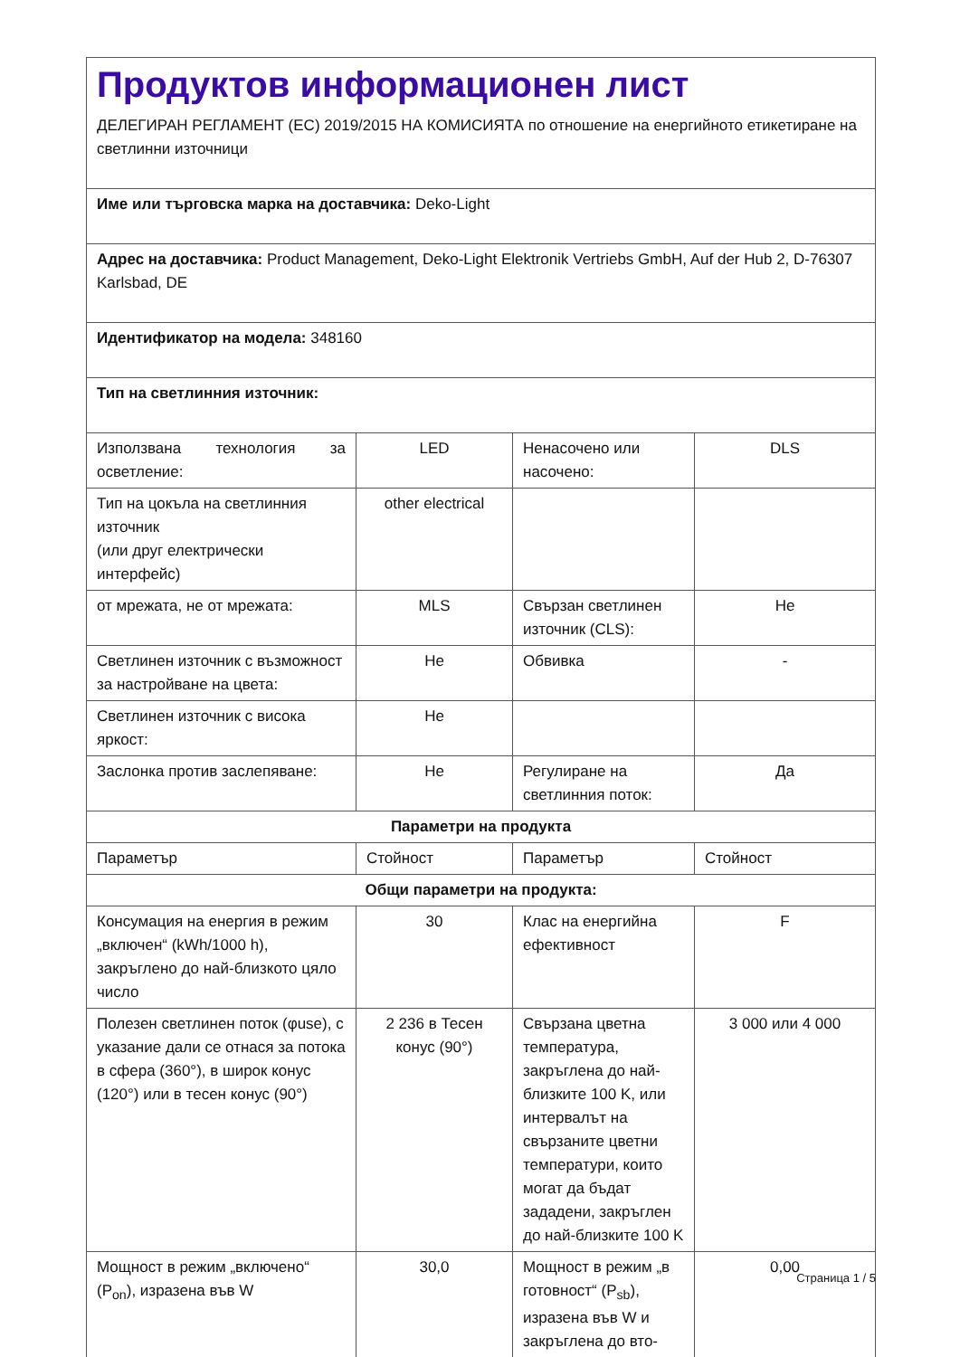| Продуктов информационен лист ДЕЛЕГИРАН РЕГЛАМЕНТ (ЕС) 2019/2015 НА КОМИСИЯТА по отношение на енергийното етикетиране на светлинни източници | | | |
| Име или търговска марка на доставчика: Deko-Light | | | |
| Адрес на доставчика: Product Management, Deko-Light Elektronik Vertriebs GmbH, Auf der Hub 2, D-76307 Karlsbad, DE | | | |
| Идентификатор на модела: 348160 | | | |
| Тип на светлинния източник: | | | |
| Използвана технология за осветление: | LED | Ненасочено или насочено: | DLS |
| Тип на цокъла на светлинния източник (или друг електрически интерфейс) | other electrical | | |
| от мрежата, не от мрежата: | MLS | Свързан светлинен източник (CLS): | Не |
| Светлинен източник с възможност за настройване на цвета: | Не | Обвивка | - |
| Светлинен източник с висока яркост: | Не | | |
| Заслонка против заслепяване: | Не | Регулиране на светлинния поток: | Да |
| Параметри на продукта | | | |
| Параметър | Стойност | Параметър | Стойност |
| Общи параметри на продукта: | | | |
| Консумация на енергия в режим „включен“ (kWh/1000 h), закръглено до най-близкото цяло число | 30 | Клас на енергийна ефективност | F |
| Полезен светлинен поток (φuse), с указание дали се отнася за потока в сфера (360°), в широк конус (120°) или в тесен конус (90°) | 2 236 в Тесен конус (90°) | Свързана цветна температура, закръглена до най-близките 100 K, или интервалът на свързаните цветни температури, които могат да бъдат зададени, закръглен до най-близките 100 K | 3 000 или 4 000 |
| Мощност в режим „включено“ (P<sub>on</sub>), изразена във W | 30,0 | Мощност в режим „в готовност“ (P<sub>sb</sub>), изразена във W и закръглена до вто- | 0,00 |
Страница 1 / 5